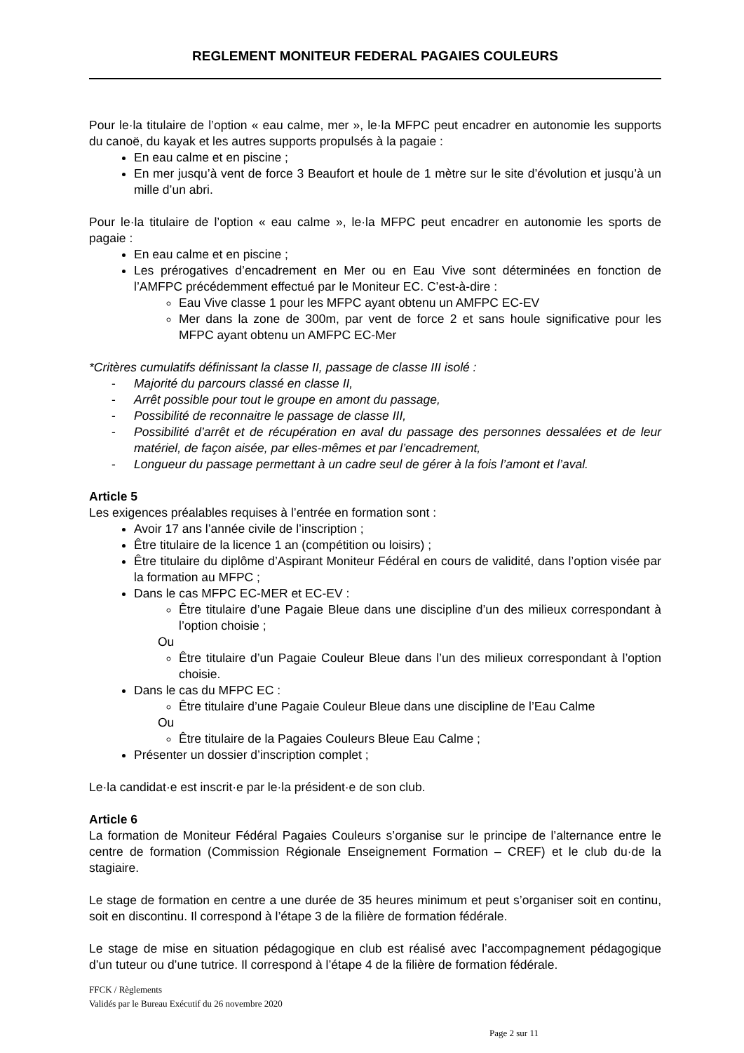REGLEMENT MONITEUR FEDERAL PAGAIES COULEURS
Pour le·la titulaire de l’option « eau calme, mer », le·la MFPC peut encadrer en autonomie les supports du canoë, du kayak et les autres supports propulsés à la pagaie :
En eau calme et en piscine ;
En mer jusqu’à vent de force 3 Beaufort et houle de 1 mètre sur le site d’évolution et jusqu’à un mille d’un abri.
Pour le·la titulaire de l’option « eau calme », le·la MFPC peut encadrer en autonomie les sports de pagaie :
En eau calme et en piscine ;
Les prérogatives d’encadrement en Mer ou en Eau Vive sont déterminées en fonction de l’AMFPC précédemment effectué par le Moniteur EC. C’est-à-dire :
Eau Vive classe 1 pour les MFPC ayant obtenu un AMFPC EC-EV
Mer dans la zone de 300m, par vent de force 2 et sans houle significative pour les MFPC ayant obtenu un AMFPC EC-Mer
*Critères cumulatifs définissant la classe II, passage de classe III isolé :
- Majorité du parcours classé en classe II,
- Arrêt possible pour tout le groupe en amont du passage,
- Possibilité de reconnaitre le passage de classe III,
- Possibilité d’arrêt et de récupération en aval du passage des personnes dessalées et de leur matériel, de façon aisée, par elles-mêmes et par l’encadrement,
- Longueur du passage permettant à un cadre seul de gérer à la fois l’amont et l’aval.
Article 5
Les exigences préalables requises à l’entrée en formation sont :
Avoir 17 ans l’année civile de l’inscription ;
Être titulaire de la licence 1 an (compétition ou loisirs) ;
Être titulaire du diplôme d’Aspirant Moniteur Fédéral en cours de validité, dans l’option visée par la formation au MFPC ;
Dans le cas MFPC EC-MER et EC-EV :
Être titulaire d’une Pagaie Bleue dans une discipline d’un des milieux correspondant à l’option choisie ;
Ou
Être titulaire d’un Pagaie Couleur Bleue dans l’un des milieux correspondant à l’option choisie.
Dans le cas du MFPC EC :
Être titulaire d’une Pagaie Couleur Bleue dans une discipline de l’Eau Calme
Ou
Être titulaire de la Pagaies Couleurs Bleue Eau Calme ;
Présenter un dossier d’inscription complet ;
Le·la candidat·e est inscrit·e par le·la président·e de son club.
Article 6
La formation de Moniteur Fédéral Pagaies Couleurs s’organise sur le principe de l’alternance entre le centre de formation (Commission Régionale Enseignement Formation – CREF) et le club du·de la stagiaire.
Le stage de formation en centre a une durée de 35 heures minimum et peut s’organiser soit en continu, soit en discontinu. Il correspond à l’étape 3 de la filière de formation fédérale.
Le stage de mise en situation pédagogique en club est réalisé avec l’accompagnement pédagogique d’un tuteur ou d’une tutrice. Il correspond à l’étape 4 de la filière de formation fédérale.
FFCK / Règlements
Validés par le Bureau Exécutif du 26 novembre 2020
Page 2 sur 11